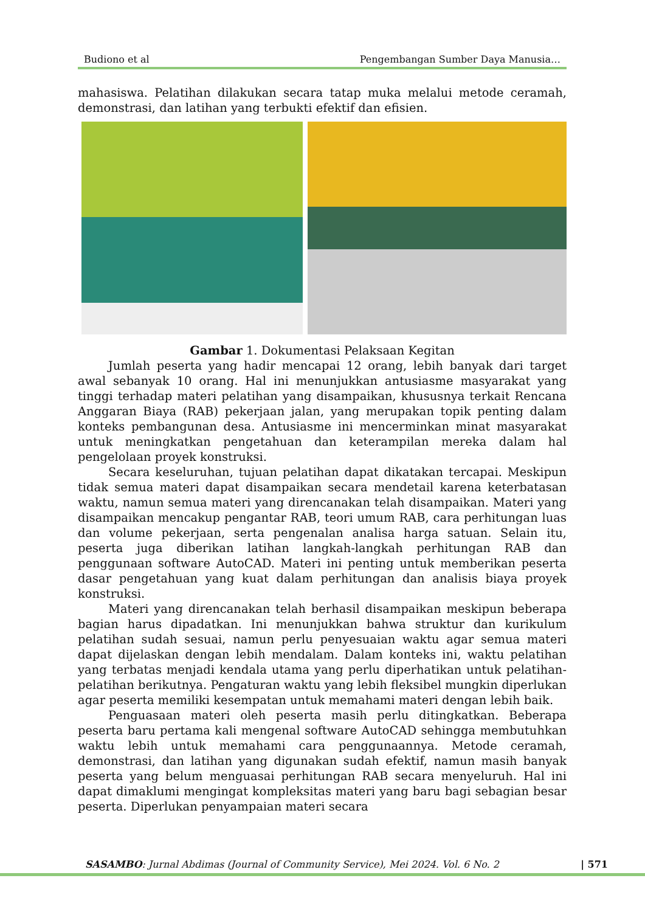Budiono et al Pengembangan Sumber Daya Manusia…
mahasiswa. Pelatihan dilakukan secara tatap muka melalui metode ceramah, demonstrasi, dan latihan yang terbukti efektif dan efisien.
Gambar 1. Dokumentasi Pelaksaan Kegitan
Jumlah peserta yang hadir mencapai 12 orang, lebih banyak dari target awal sebanyak 10 orang. Hal ini menunjukkan antusiasme masyarakat yang tinggi terhadap materi pelatihan yang disampaikan, khususnya terkait Rencana Anggaran Biaya (RAB) pekerjaan jalan, yang merupakan topik penting dalam konteks pembangunan desa. Antusiasme ini mencerminkan minat masyarakat untuk meningkatkan pengetahuan dan keterampilan mereka dalam hal pengelolaan proyek konstruksi.
Secara keseluruhan, tujuan pelatihan dapat dikatakan tercapai. Meskipun tidak semua materi dapat disampaikan secara mendetail karena keterbatasan waktu, namun semua materi yang direncanakan telah disampaikan. Materi yang disampaikan mencakup pengantar RAB, teori umum RAB, cara perhitungan luas dan volume pekerjaan, serta pengenalan analisa harga satuan. Selain itu, peserta juga diberikan latihan langkah-langkah perhitungan RAB dan penggunaan software AutoCAD. Materi ini penting untuk memberikan peserta dasar pengetahuan yang kuat dalam perhitungan dan analisis biaya proyek konstruksi.
Materi yang direncanakan telah berhasil disampaikan meskipun beberapa bagian harus dipadatkan. Ini menunjukkan bahwa struktur dan kurikulum pelatihan sudah sesuai, namun perlu penyesuaian waktu agar semua materi dapat dijelaskan dengan lebih mendalam. Dalam konteks ini, waktu pelatihan yang terbatas menjadi kendala utama yang perlu diperhatikan untuk pelatihan-pelatihan berikutnya. Pengaturan waktu yang lebih fleksibel mungkin diperlukan agar peserta memiliki kesempatan untuk memahami materi dengan lebih baik.
Penguasaan materi oleh peserta masih perlu ditingkatkan. Beberapa peserta baru pertama kali mengenal software AutoCAD sehingga membutuhkan waktu lebih untuk memahami cara penggunaannya. Metode ceramah, demonstrasi, dan latihan yang digunakan sudah efektif, namun masih banyak peserta yang belum menguasai perhitungan RAB secara menyeluruh. Hal ini dapat dimaklumi mengingat kompleksitas materi yang baru bagi sebagian besar peserta. Diperlukan penyampaian materi secara
SASAMBO: Jurnal Abdimas (Journal of Community Service), Mei 2024. Vol. 6 No. 2 | 571